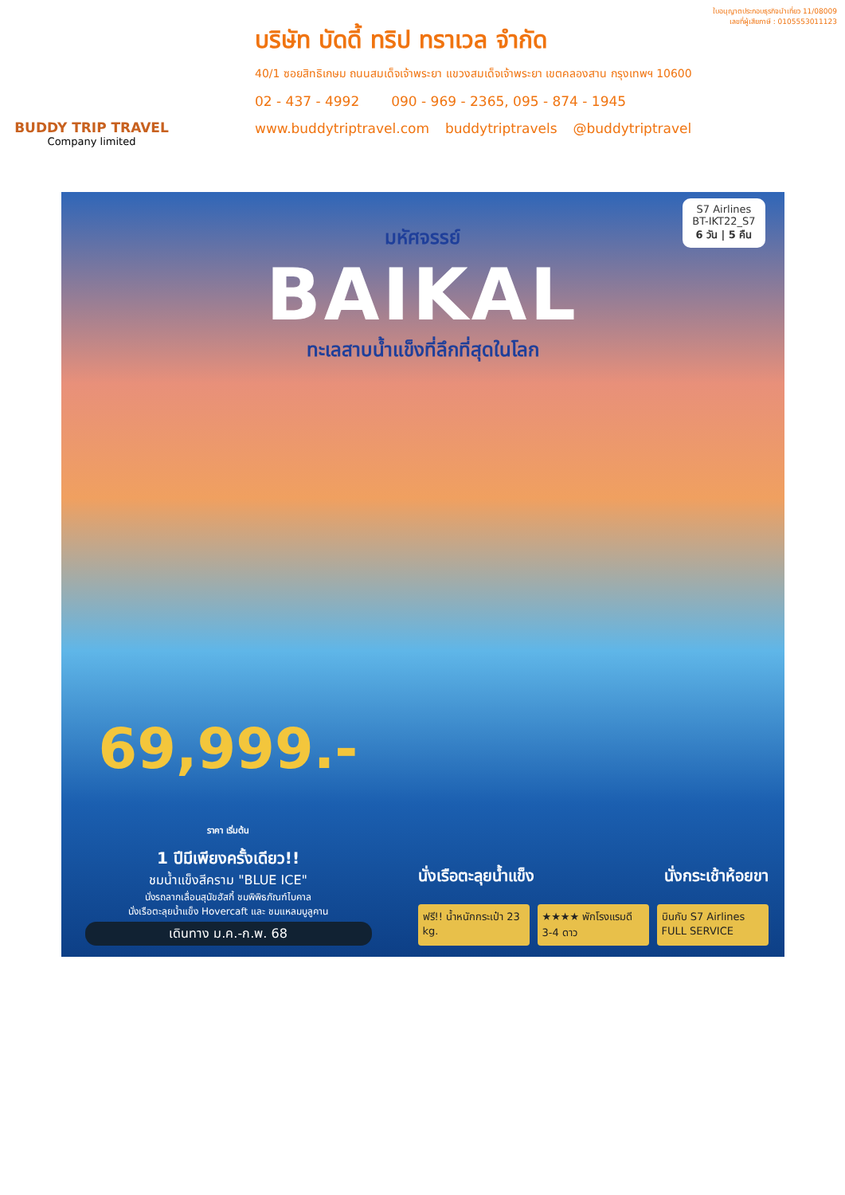BUDDY TRIP TRAVEL
Company limited
ใบอนุญาตประกอบธุรกิจนำเที่ยว 11/08009
เลขที่ผู้เสียภาษี : 0105553011123
บริษัท บัดดี้ ทริป ทราเวล จำกัด
40/1 ซอยสิทธิเกษม ถนนสมเด็จเจ้าพระยา แขวงสมเด็จเจ้าพระยา เขตคลองสาน กรุงเทพฯ 10600
02 - 437 - 4992 090 - 969 - 2365, 095 - 874 - 1945
www.buddytriptravel.com buddytriptravels @buddytriptravel
S7 Airlines
BT-IKT22_S7
6 วัน | 5 คืน
มหัศจรรย์
BAIKAL
ทะเลสาบน้ำแข็งที่ลึกที่สุดในโลก
69,999.- ราคา เริ่มต้น
1 ปีมีเพียงครั้งเดียว!!
ชมน้ำแข็งสีคราม "BLUE ICE"
นั่งรถลากเลื่อนสุนัขฮัสกี้ ชมพิพิธภัณฑ์ไบคาล
นั่งเรือตะลุยน้ำแข็ง Hovercaft และ ชมแหลมบูลูคาน
เดินทาง ม.ค.-ก.พ. 68
นั่งเรือตะลุยน้ำแข็ง นั่งกระเช้าห้อยขา
ฟรี!! น้ำหนักกระเป๋า 23 kg. ★★★★ พักโรงแรมดี 3-4 ดาว บินกับ S7 Airlines FULL SERVICE